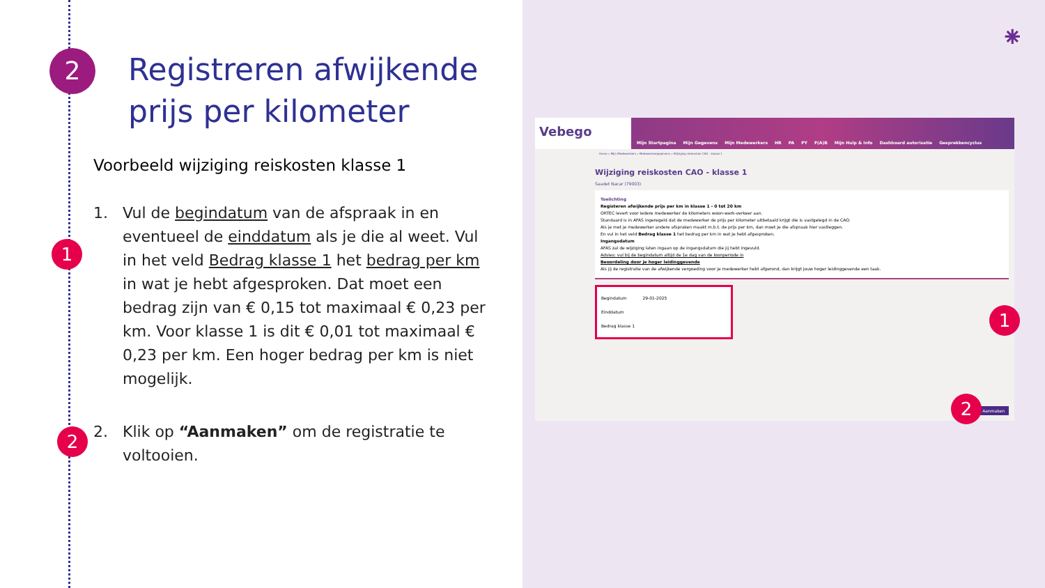2
Registreren afwijkende
prijs per kilometer
Voorbeeld wijziging reiskosten klasse 1
1
1. Vul de begindatum van de afspraak in en eventueel de einddatum als je die al weet. Vul in het veld Bedrag klasse 1 het bedrag per km in wat je hebt afgesproken. Dat moet een bedrag zijn van € 0,15 tot maximaal € 0,23 per km. Voor klasse 1 is dit € 0,01 tot maximaal € 0,23 per km. Een hoger bedrag per km is niet mogelijk.
2
2. Klik op “Aanmaken” om de registratie te voltooien.
⁕
Vebego Mijn Startpagina Mijn Gegevens Mijn Medewerkers HR PA PY F(A)B Mijn Hulp & Info Dashboard autorisatie Gesprekkencyclus
Home » Mijn Medewerkers » Medewerkergegevens » Wijziging reiskosten CAO - klasse 1
Wijziging reiskosten CAO - klasse 1
Saadet Nacar (79003)
Toelichting
Registeren afwijkende prijs per km in klasse 1 - 0 tot 20 km
ORTEC levert voor iedere medewerker de kilometers woon-werk-verkeer aan.
Standaard is in AFAS ingeregeld dat de medewerker de prijs per kilometer uitbetaald krijgt die is vastgelegd in de CAO.
Als je met je medewerker andere afspraken maakt m.b.t. de prijs per km, dan moet je die afspraak hier vastleggen.
En vul in het veld Bedrag klasse 1 het bedrag per km in wat je hebt afgesproken.
Ingangsdatum
AFAS zal de wijziging laten ingaan op de ingangsdatum die jij hebt ingevuld.
Advies: vul bij de begindatum altijd de 1e dag van de loonperiode in
Beoordeling door je hoger leidinggevende
Als jij de registratie van de afwijkende vergoeding voor je medewerker hebt afgerond, dan krijgt jouw hoger leidinggevende een taak.
Begindatum 29-01-2025
Einddatum
Bedrag klasse 1
Aanmaken
1
2